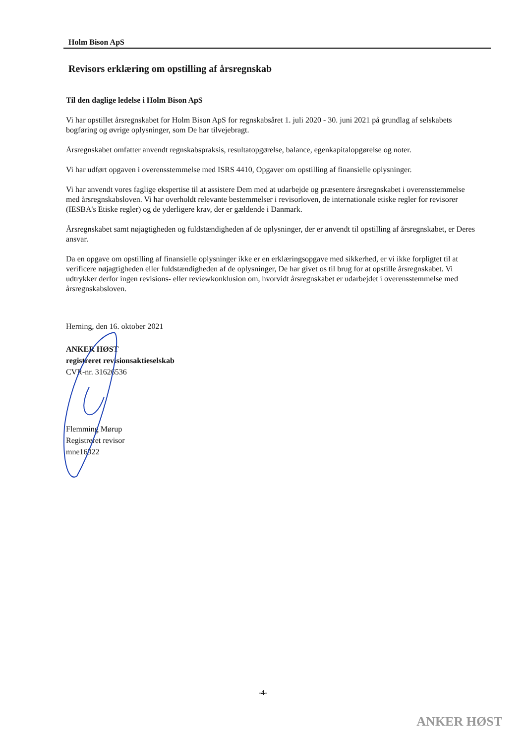Holm Bison ApS
Revisors erklæring om opstilling af årsregnskab
Til den daglige ledelse i Holm Bison ApS
Vi har opstillet årsregnskabet for Holm Bison ApS for regnskabsåret 1. juli 2020 - 30. juni 2021 på grundlag af selskabets bogføring og øvrige oplysninger, som De har tilvejebragt.
Årsregnskabet omfatter anvendt regnskabspraksis, resultatopgørelse, balance, egenkapitalopgørelse og noter.
Vi har udført opgaven i overensstemmelse med ISRS 4410, Opgaver om opstilling af finansielle oplysninger.
Vi har anvendt vores faglige ekspertise til at assistere Dem med at udarbejde og præsentere årsregnskabet i overensstemmelse med årsregnskabsloven. Vi har overholdt relevante bestemmelser i revisorloven, de internationale etiske regler for revisorer (IESBA's Etiske regler) og de yderligere krav, der er gældende i Danmark.
Årsregnskabet samt nøjagtigheden og fuldstændigheden af de oplysninger, der er anvendt til opstilling af årsregnskabet, er Deres ansvar.
Da en opgave om opstilling af finansielle oplysninger ikke er en erklæringsopgave med sikkerhed, er vi ikke forpligtet til at verificere nøjagtigheden eller fuldstændigheden af de oplysninger, De har givet os til brug for at opstille årsregnskabet. Vi udtrykker derfor ingen revisions- eller reviewkonklusion om, hvorvidt årsregnskabet er udarbejdet i overensstemmelse med årsregnskabsloven.
Herning, den 16. oktober 2021
ANKER HØST
registreret revisionsaktieselskab
CVR-nr. 31626536
Flemming Mørup
Registreret revisor
mne16922
-4-
ANKER HØST